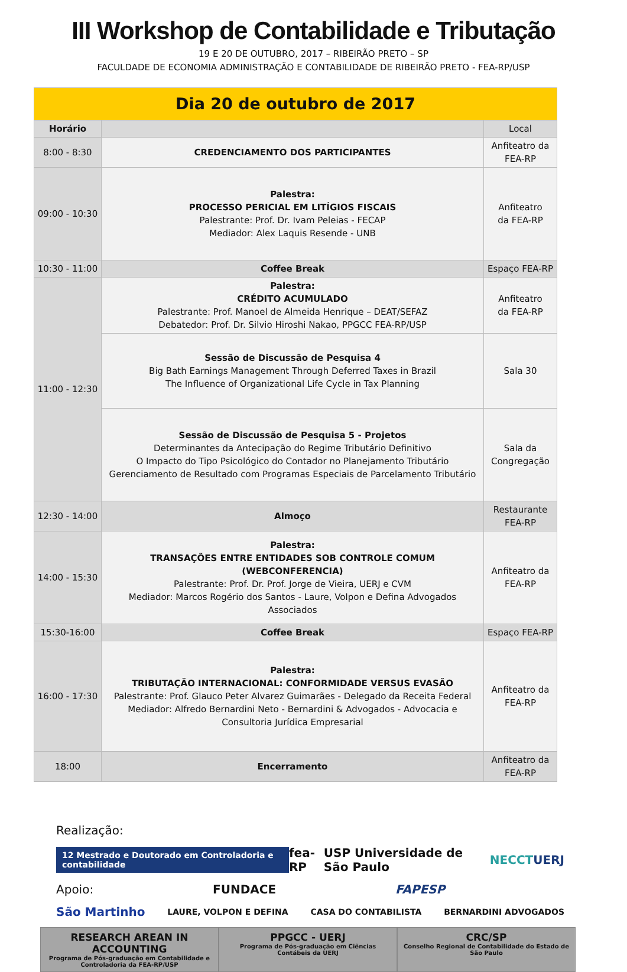III Workshop de Contabilidade e Tributação
19 E 20 DE OUTUBRO, 2017 – RIBEIRÃO PRETO – SP
FACULDADE DE ECONOMIA ADMINISTRAÇÃO E CONTABILIDADE DE RIBEIRÃO PRETO - FEA-RP/USP
| Dia 20 de outubro de 2017 | | |
| Horário | | Local |
| 8:00 - 8:30 | CREDENCIAMENTO DOS PARTICIPANTES | Anfiteatro da FEA-RP |
| 09:00 - 10:30 | Palestra: PROCESSO PERICIAL EM LITÍGIOS FISCAIS Palestrante: Prof. Dr. Ivam Peleias - FECAP Mediador: Alex Laquis Resende - UNB | Anfiteatro da FEA-RP |
| 10:30 - 11:00 | Coffee Break | Espaço FEA-RP |
| 11:00 - 12:30 | Palestra: CRÉDITO ACUMULADO Palestrante: Prof. Manoel de Almeida Henrique – DEAT/SEFAZ Debatedor: Prof. Dr. Silvio Hiroshi Nakao, PPGCC FEA-RP/USP | Anfiteatro da FEA-RP |
| | Sessão de Discussão de Pesquisa 4 Big Bath Earnings Management Through Deferred Taxes in Brazil The Influence of Organizational Life Cycle in Tax Planning | Sala 30 |
| | Sessão de Discussão de Pesquisa 5 - Projetos Determinantes da Antecipação do Regime Tributário Definitivo O Impacto do Tipo Psicológico do Contador no Planejamento Tributário Gerenciamento de Resultado com Programas Especiais de Parcelamento Tributário | Sala da Congregação |
| 12:30 - 14:00 | Almoço | Restaurante FEA-RP |
| 14:00 - 15:30 | Palestra: TRANSAÇÕES ENTRE ENTIDADES SOB CONTROLE COMUM (WEBCONFERENCIA) Palestrante: Prof. Dr. Prof. Jorge de Vieira, UERJ e CVM Mediador: Marcos Rogério dos Santos - Laure, Volpon e Defina Advogados Associados | Anfiteatro da FEA-RP |
| 15:30-16:00 | Coffee Break | Espaço FEA-RP |
| 16:00 - 17:30 | Palestra: TRIBUTAÇÃO INTERNACIONAL: CONFORMIDADE VERSUS EVASÃO Palestrante: Prof. Glauco Peter Alvarez Guimarães - Delegado da Receita Federal Mediador: Alfredo Bernardini Neto - Bernardini & Advogados - Advocacia e Consultoria Jurídica Empresarial | Anfiteatro da FEA-RP |
| 18:00 | Encerramento | Anfiteatro da FEA-RP |
Realização:
12 Mestrado e Doutorado em Controladoria e contabilidade fea-RP USP Universidade de São Paulo NECCT UERJ
Apoio: FUNDACE FAPESP
São Martinho LAURE, VOLPON E DEFINA CASA DO CONTABILISTA BERNARDINI ADVOGADOS
RESEARCH AREAN IN ACCOUNTING
Programa de Pós-graduação em Contabilidade e Controladoria da FEA-RP/USP
PPGCC - UERJ
Programa de Pós-graduação em Ciências Contábeis da UERJ
CRC/SP
Conselho Regional de Contabilidade do Estado de São Paulo